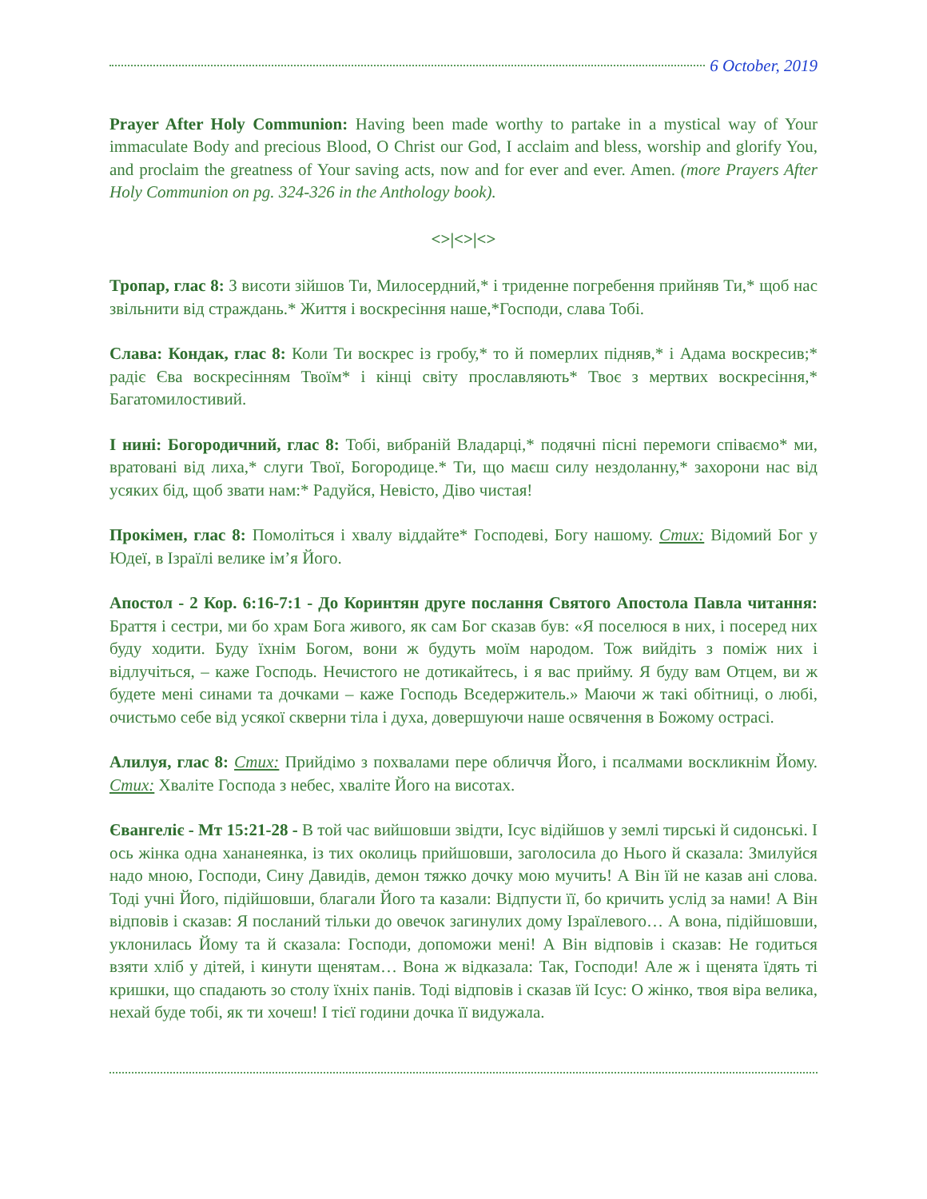6 October, 2019
Prayer After Holy Communion: Having been made worthy to partake in a mystical way of Your immaculate Body and precious Blood, O Christ our God, I acclaim and bless, worship and glorify You, and proclaim the greatness of Your saving acts, now and for ever and ever. Amen. (more Prayers After Holy Communion on pg. 324-326 in the Anthology book).
<>|<>|<>
Тропар, глас 8: З висоти зійшов Ти, Милосердний,* і триденне погребення прийняв Ти,* щоб нас звільнити від страждань.* Життя і воскресіння наше,*Господи, слава Тобі.
Слава: Кондак, глас 8: Коли Ти воскрес із гробу,* то й померлих підняв,* і Адама воскресив;* радіє Єва воскресінням Твоїм* і кінці світу прославляють* Твоє з мертвих воскресіння,* Багатомилостивий.
І нині: Богородичний, глас 8: Тобі, вибраній Владарці,* подячні пісні перемоги співаємо* ми, вратовані від лиха,* слуги Твої, Богородице.* Ти, що маєш силу нездоланну,* захорони нас від усяких бід, щоб звати нам:* Радуйся, Невісто, Діво чистая!
Прокімен, глас 8: Помоліться і хвалу віддайте* Господеві, Богу нашому. Стих: Відомий Бог у Юдеї, в Ізраїлі велике ім’я Його.
Апостол - 2 Кор. 6:16-7:1 - До Коринтян друге послання Святого Апостола Павла читання: Браття і сестри, ми бо храм Бога живого, як сам Бог сказав був: «Я поселюся в них, і посеред них буду ходити. Буду їхнім Богом, вони ж будуть моїм народом. Тож вийдіть з поміж них і відлучіться, – каже Господь. Нечистого не дотикайтесь, і я вас прийму. Я буду вам Отцем, ви ж будете мені синами та дочками – каже Господь Вседержитель.» Маючи ж такі обітниці, о любі, очистьмо себе від усякої скверни тіла і духа, довершуючи наше освячення в Божому острасі.
Алилуя, глас 8: Стих: Прийдімо з похвалами пере обличчя Його, і псалмами воскликнім Йому. Стих: Хваліте Господа з небес, хваліте Його на висотах.
Євангеліє - Мт 15:21-28 - В той час вийшовши звідти, Ісус відійшов у землі тирські й сидонські. І ось жінка одна хананеянка, із тих околиць прийшовши, заголосила до Нього й сказала: Змилуйся надо мною, Господи, Сину Давидів, демон тяжко дочку мою мучить! А Він їй не казав ані слова. Тоді учні Його, підійшовши, благали Його та казали: Відпусти її, бо кричить услід за нами! А Він відповів і сказав: Я посланий тільки до овечок загинулих дому Ізраїлевого… А вона, підійшовши, уклонилась Йому та й сказала: Господи, допоможи мені! А Він відповів і сказав: Не годиться взяти хліб у дітей, і кинути щенятам… Вона ж відказала: Так, Господи! Але ж і щенята їдять ті кришки, що спадають зо столу їхніх панів. Тоді відповів і сказав їй Ісус: О жінко, твоя віра велика, нехай буде тобі, як ти хочеш! І тієї години дочка її видужала.